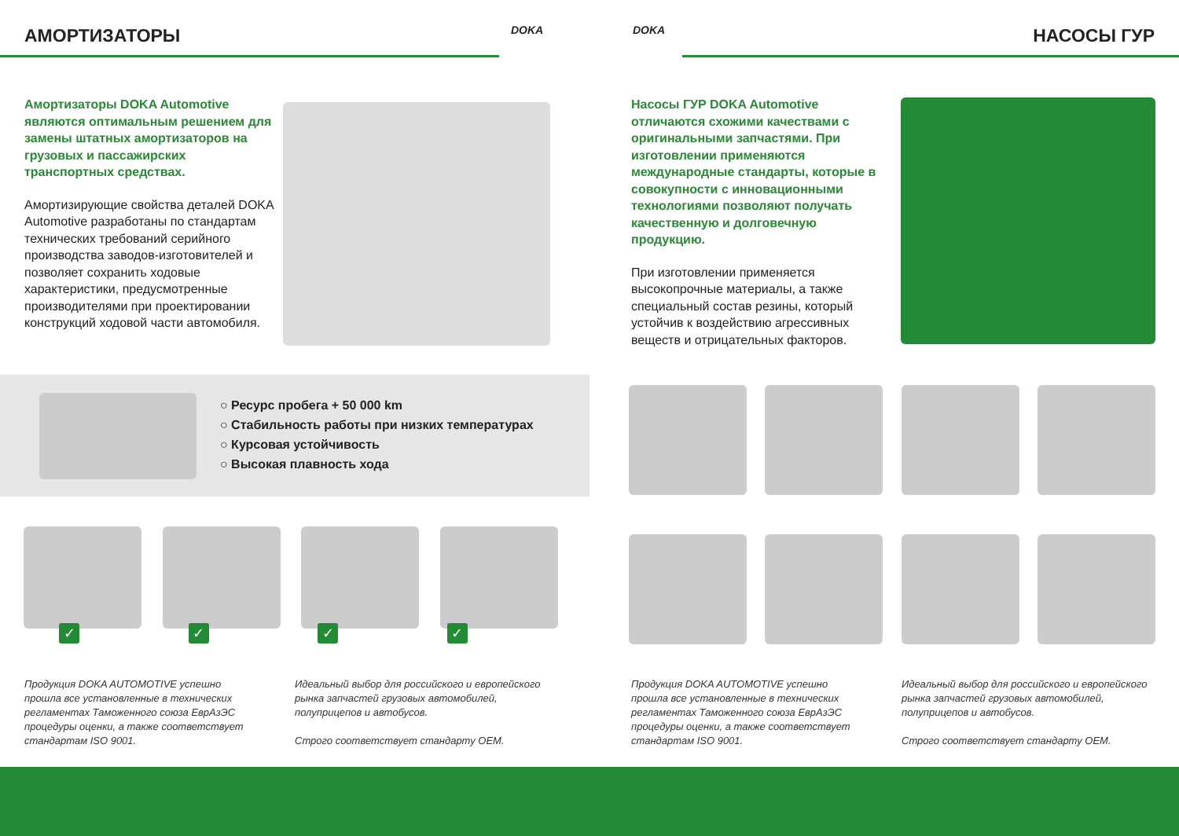АМОРТИЗАТОРЫ DOKA
Амортизаторы DOKA Automotive являются оптимальным решением для замены штатных амортизаторов на грузовых и пассажирских транспортных средствах.
Амортизирующие свойства деталей DOKA Automotive разработаны по стандартам технических требований серийного производства заводов-изготовителей и позволяет сохранить ходовые характеристики, предусмотренные производителями при проектировании конструкций ходовой части автомобиля.
○ Ресурс пробега + 50 000 km
○ Стабильность работы при низких температурах
○ Курсовая устойчивость
○ Высокая плавность хода
✓ ✓ ✓ ✓
Продукция DOKA AUTOMOTIVE успешно прошла все установленные в технических регламентах Таможенного союза ЕврАзЭС процедуры оценки, а также соответствует стандартам ISO 9001.
Идеальный выбор для российского и европейского рынка запчастей грузовых автомобилей, полуприцепов и автобусов.
Строго соответствует стандарту OEM.
DOKA НАСОСЫ ГУР
Насосы ГУР DOKA Automotive отличаются схожими качествами с оригинальными запчастями. При изготовлении применяются международные стандарты, которые в совокупности с инновационными технологиями позволяют получать качественную и долговечную продукцию.
При изготовлении применяется высокопрочные материалы, а также специальный состав резины, который устойчив к воздействию агрессивных веществ и отрицательных факторов.
Продукция DOKA AUTOMOTIVE успешно прошла все установленные в технических регламентах Таможенного союза ЕврАзЭС процедуры оценки, а также соответствует стандартам ISO 9001.
Идеальный выбор для российского и европейского рынка запчастей грузовых автомобилей, полуприцепов и автобусов.
Строго соответствует стандарту OEM.